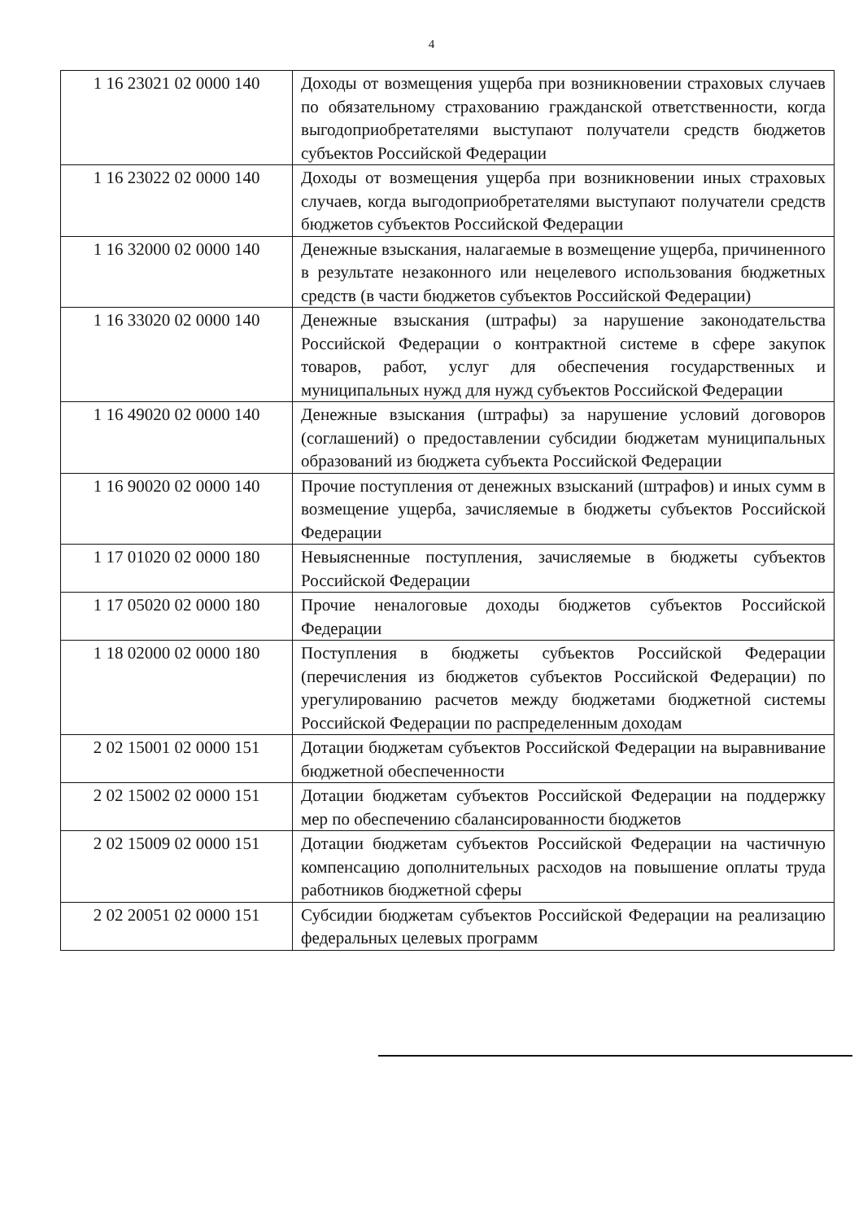4
| 1 16 23021 02 0000 140 | Доходы от возмещения ущерба при возникновении страховых случаев по обязательному страхованию гражданской ответственности, когда выгодоприобретателями выступают получатели средств бюджетов субъектов Российской Федерации |
| 1 16 23022 02 0000 140 | Доходы от возмещения ущерба при возникновении иных страховых случаев, когда выгодоприобретателями выступают получатели средств бюджетов субъектов Российской Федерации |
| 1 16 32000 02 0000 140 | Денежные взыскания, налагаемые в возмещение ущерба, причиненного в результате незаконного или нецелевого использования бюджетных средств (в части бюджетов субъектов Российской Федерации) |
| 1 16 33020 02 0000 140 | Денежные взыскания (штрафы) за нарушение законодательства Российской Федерации о контрактной системе в сфере закупок товаров, работ, услуг для обеспечения государственных и муниципальных нужд для нужд субъектов Российской Федерации |
| 1 16 49020 02 0000 140 | Денежные взыскания (штрафы) за нарушение условий договоров (соглашений) о предоставлении субсидии бюджетам муниципальных образований из бюджета субъекта Российской Федерации |
| 1 16 90020 02 0000 140 | Прочие поступления от денежных взысканий (штрафов) и иных сумм в возмещение ущерба, зачисляемые в бюджеты субъектов Российской Федерации |
| 1 17 01020 02 0000 180 | Невыясненные поступления, зачисляемые в бюджеты субъектов Российской Федерации |
| 1 17 05020 02 0000 180 | Прочие неналоговые доходы бюджетов субъектов Российской Федерации |
| 1 18 02000 02 0000 180 | Поступления в бюджеты субъектов Российской Федерации (перечисления из бюджетов субъектов Российской Федерации) по урегулированию расчетов между бюджетами бюджетной системы Российской Федерации по распределенным доходам |
| 2 02 15001 02 0000 151 | Дотации бюджетам субъектов Российской Федерации на выравнивание бюджетной обеспеченности |
| 2 02 15002 02 0000 151 | Дотации бюджетам субъектов Российской Федерации на поддержку мер по обеспечению сбалансированности бюджетов |
| 2 02 15009 02 0000 151 | Дотации бюджетам субъектов Российской Федерации на частичную компенсацию дополнительных расходов на повышение оплаты труда работников бюджетной сферы |
| 2 02 20051 02 0000 151 | Субсидии бюджетам субъектов Российской Федерации на реализацию федеральных целевых программ |